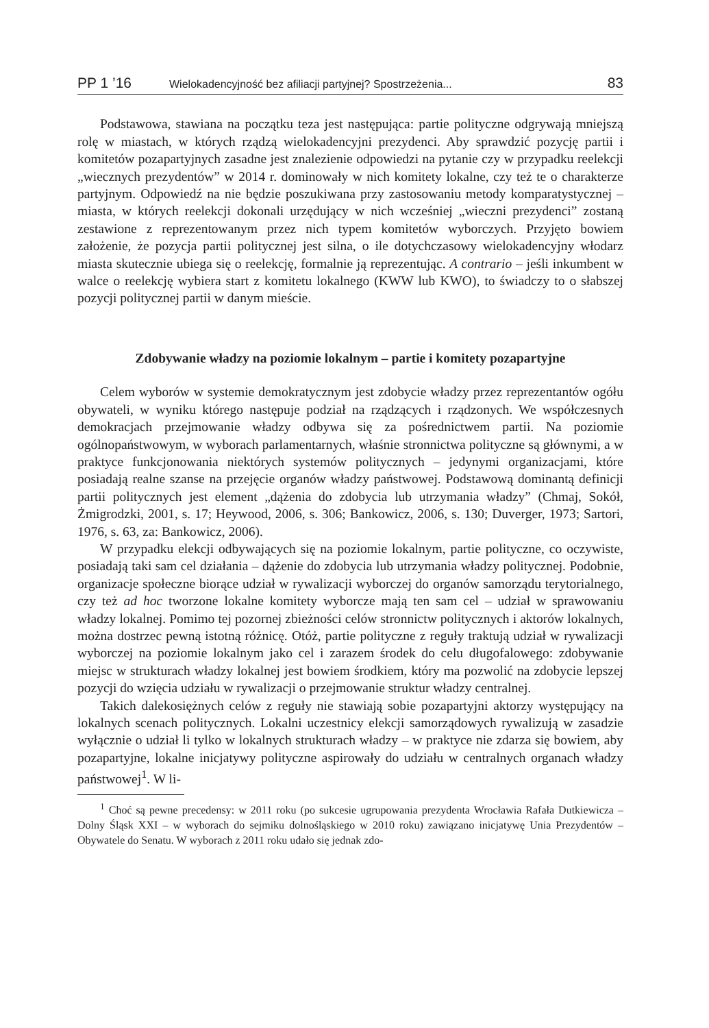PP 1 ’16 Wielokadencyjność bez afiliacji partyjnej? Spostrzeżenia... 83
Podstawowa, stawiana na początku teza jest następująca: partie polityczne odgrywają mniejszą rolę w miastach, w których rządzą wielokadencyjni prezydenci. Aby sprawdzić pozycję partii i komitetów pozapartyjnych zasadne jest znalezienie odpowiedzi na pytanie czy w przypadku reelekcji „wiecznych prezydentów” w 2014 r. dominowały w nich komitety lokalne, czy też te o charakterze partyjnym. Odpowiedź na nie będzie poszukiwana przy zastosowaniu metody komparatystycznej – miasta, w których reelekcji dokonali urzędujący w nich wcześniej „wieczni prezydenci” zostaną zestawione z reprezentowanym przez nich typem komitetów wyborczych. Przyjęto bowiem założenie, że pozycja partii politycznej jest silna, o ile dotychczasowy wielokadencyjny włodarz miasta skutecznie ubiega się o reelekcję, formalnie ją reprezentując. A contrario – jeśli inkumbent w walce o reelekcję wybiera start z komitetu lokalnego (KWW lub KWO), to świadczy to o słabszej pozycji politycznej partii w danym mieście.
Zdobywanie władzy na poziomie lokalnym – partie i komitety pozapartyjne
Celem wyborów w systemie demokratycznym jest zdobycie władzy przez reprezentantów ogółu obywateli, w wyniku którego następuje podział na rządzących i rządzonych. We współczesnych demokracjach przejmowanie władzy odbywa się za pośrednictwem partii. Na poziomie ogólnopaństwowym, w wyborach parlamentarnych, właśnie stronnictwa polityczne są głównymi, a w praktyce funkcjonowania niektórych systemów politycznych – jedynymi organizacjami, które posiadają realne szanse na przejęcie organów władzy państwowej. Podstawową dominantą definicji partii politycznych jest element „dążenia do zdobycia lub utrzymania władzy” (Chmaj, Sokół, Żmigrodzki, 2001, s. 17; Heywood, 2006, s. 306; Bankowicz, 2006, s. 130; Duverger, 1973; Sartori, 1976, s. 63, za: Bankowicz, 2006).
W przypadku elekcji odbywających się na poziomie lokalnym, partie polityczne, co oczywiste, posiadają taki sam cel działania – dążenie do zdobycia lub utrzymania władzy politycznej. Podobnie, organizacje społeczne biorące udział w rywalizacji wyborczej do organów samorządu terytorialnego, czy też ad hoc tworzone lokalne komitety wyborcze mają ten sam cel – udział w sprawowaniu władzy lokalnej. Pomimo tej pozornej zbieżności celów stronnictw politycznych i aktorów lokalnych, można dostrzec pewną istotną różnicę. Otóż, partie polityczne z reguły traktują udział w rywalizacji wyborczej na poziomie lokalnym jako cel i zarazem środek do celu długofalowego: zdobywanie miejsc w strukturach władzy lokalnej jest bowiem środkiem, który ma pozwolić na zdobycie lepszej pozycji do wzięcia udziału w rywalizacji o przejmowanie struktur władzy centralnej.
Takich dalekosiężnych celów z reguły nie stawiają sobie pozapartyjni aktorzy występujący na lokalnych scenach politycznych. Lokalni uczestnicy elekcji samorządowych rywalizują w zasadzie wyłącznie o udział li tylko w lokalnych strukturach władzy – w praktyce nie zdarza się bowiem, aby pozapartyjne, lokalne inicjatywy polityczne aspirowały do udziału w centralnych organach władzy państwowej<sup>1</sup>. W li-
<sup>1</sup> Choć są pewne precedensy: w 2011 roku (po sukcesie ugrupowania prezydenta Wrocławia Rafała Dutkiewicza – Dolny Śląsk XXI – w wyborach do sejmiku dolnośląskiego w 2010 roku) zawiązano inicjatywę Unia Prezydentów – Obywatele do Senatu. W wyborach z 2011 roku udało się jednak zdo-